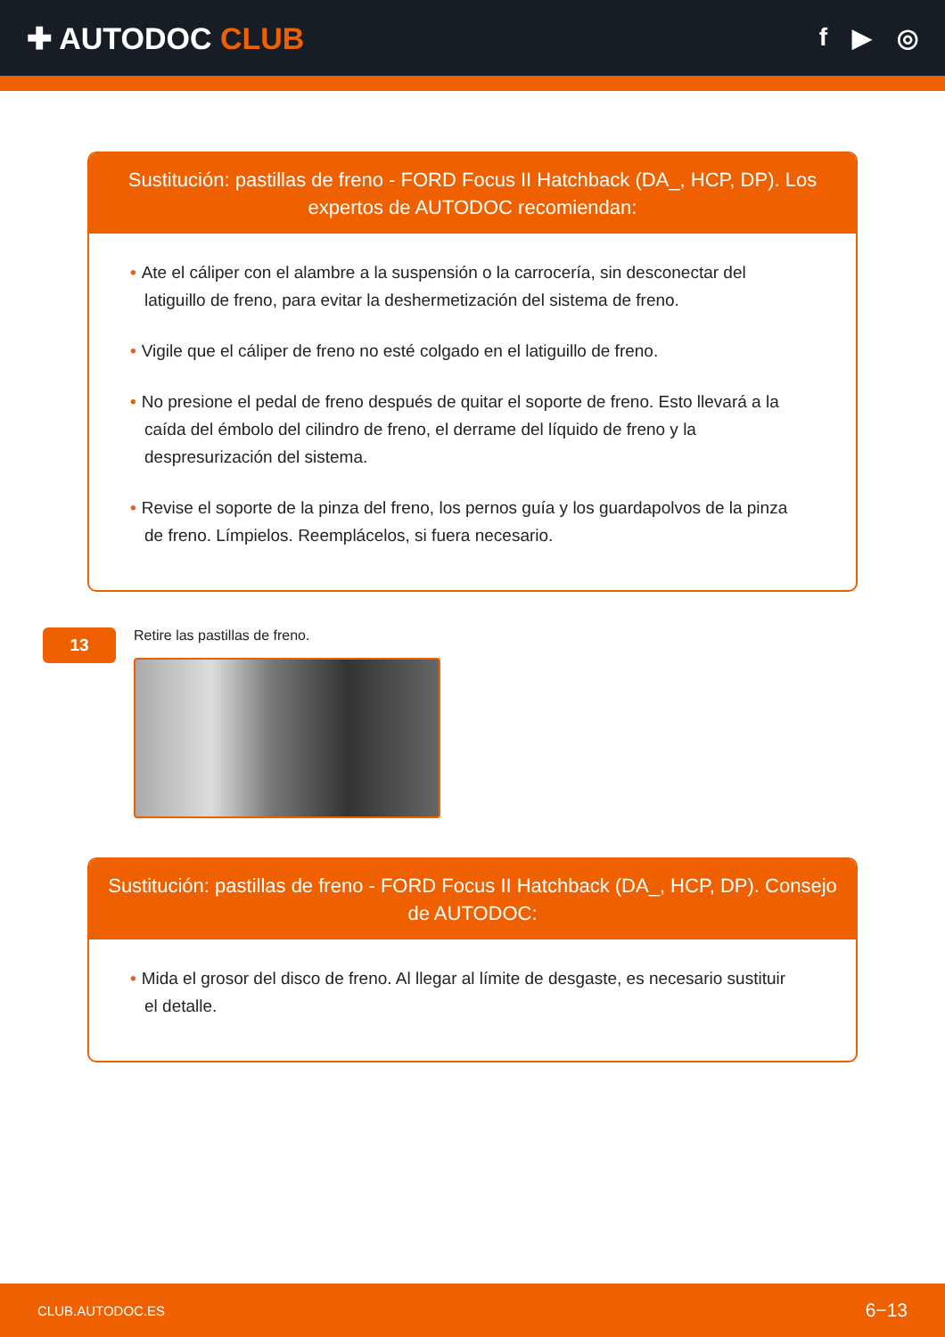✚ AUTODOC CLUB
f ▶ ◎
Sustitución: pastillas de freno - FORD Focus II Hatchback (DA_, HCP, DP). Los expertos de AUTODOC recomiendan:
• Ate el cáliper con el alambre a la suspensión o la carrocería, sin desconectar del latiguillo de freno, para evitar la deshermetización del sistema de freno.
• Vigile que el cáliper de freno no esté colgado en el latiguillo de freno.
• No presione el pedal de freno después de quitar el soporte de freno. Esto llevará a la caída del émbolo del cilindro de freno, el derrame del líquido de freno y la despresurización del sistema.
• Revise el soporte de la pinza del freno, los pernos guía y los guardapolvos de la pinza de freno. Límpielos. Reemplácelos, si fuera necesario.
13
Retire las pastillas de freno.
Sustitución: pastillas de freno - FORD Focus II Hatchback (DA_, HCP, DP). Consejo de AUTODOC:
• Mida el grosor del disco de freno. Al llegar al límite de desgaste, es necesario sustituir el detalle.
CLUB.AUTODOC.ES 6−13